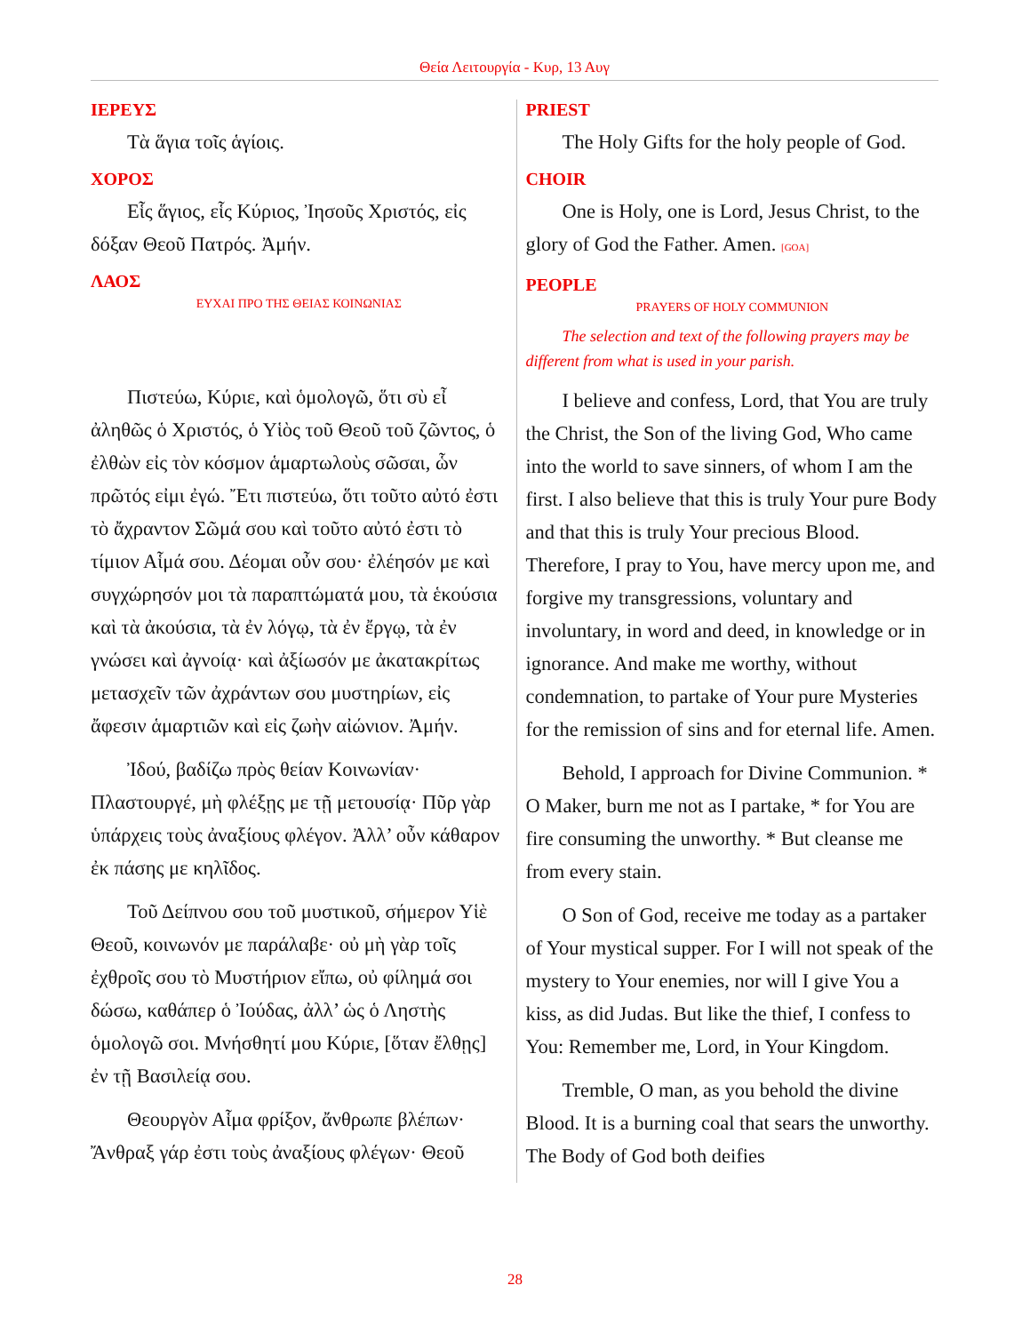Θεία Λειτουργία - Κυρ, 13 Αυγ
ΙΕΡΕΥΣ
Τὰ ἅγια τοῖς ἁγίοις.
ΧΟΡΟΣ
Εἷς ἅγιος, εἷς Κύριος, Ἰησοῦς Χριστός, εἰς δόξαν Θεοῦ Πατρός. Ἀμήν.
ΛΑΟΣ
ΕΥΧΑΙ ΠΡΟ ΤΗΣ ΘΕΙΑΣ ΚΟΙΝΩΝΙΑΣ
Πιστεύω, Κύριε, καὶ ὁμολογῶ, ὅτι σὺ εἶ ἀληθῶς ὁ Χριστός, ὁ Υἱὸς τοῦ Θεοῦ τοῦ ζῶντος, ὁ ἐλθὼν εἰς τὸν κόσμον ἁμαρτωλοὺς σῶσαι, ὧν πρῶτός εἰμι ἐγώ. Ἔτι πιστεύω, ὅτι τοῦτο αὐτό ἐστι τὸ ἄχραντον Σῶμά σου καὶ τοῦτο αὐτό ἐστι τὸ τίμιον Αἷμά σου. Δέομαι οὖν σου· ἐλέησόν με καὶ συγχώρησόν μοι τὰ παραπτώματά μου, τὰ ἑκούσια καὶ τὰ ἀκούσια, τὰ ἐν λόγῳ, τὰ ἐν ἔργῳ, τὰ ἐν γνώσει καὶ ἀγνοίᾳ· καὶ ἀξίωσόν με ἀκατακρίτως μετασχεῖν τῶν ἀχράντων σου μυστηρίων, εἰς ἄφεσιν ἁμαρτιῶν καὶ εἰς ζωὴν αἰώνιον. Ἀμήν.
Ἰδού, βαδίζω πρὸς θείαν Κοινωνίαν· Πλαστουργέ, μὴ φλέξῃς με τῇ μετουσίᾳ· Πῦρ γὰρ ὑπάρχεις τοὺς ἀναξίους φλέγον. Ἀλλ’ οὖν κάθαρον ἐκ πάσης με κηλῖδος.
Τοῦ Δείπνου σου τοῦ μυστικοῦ, σήμερον Υἱὲ Θεοῦ, κοινωνόν με παράλαβε· οὐ μὴ γὰρ τοῖς ἐχθροῖς σου τὸ Μυστήριον εἴπω, οὐ φίλημά σοι δώσω, καθάπερ ὁ Ἰούδας, ἀλλ’ ὡς ὁ Ληστὴς ὁμολογῶ σοι. Μνήσθητί μου Κύριε, [ὅταν ἔλθῃς] ἐν τῇ Βασιλείᾳ σου.
Θεουργὸν Αἷμα φρίξον, ἄνθρωπε βλέπων· Ἄνθραξ γάρ ἐστι τοὺς ἀναξίους φλέγων· Θεοῦ
PRIEST
The Holy Gifts for the holy people of God.
CHOIR
One is Holy, one is Lord, Jesus Christ, to the glory of God the Father. Amen. [GOA]
PEOPLE
PRAYERS OF HOLY COMMUNION
The selection and text of the following prayers may be different from what is used in your parish.
I believe and confess, Lord, that You are truly the Christ, the Son of the living God, Who came into the world to save sinners, of whom I am the first. I also believe that this is truly Your pure Body and that this is truly Your precious Blood. Therefore, I pray to You, have mercy upon me, and forgive my transgressions, voluntary and involuntary, in word and deed, in knowledge or in ignorance. And make me worthy, without condemnation, to partake of Your pure Mysteries for the remission of sins and for eternal life. Amen.
Behold, I approach for Divine Communion. * O Maker, burn me not as I partake, * for You are fire consuming the unworthy. * But cleanse me from every stain.
O Son of God, receive me today as a partaker of Your mystical supper. For I will not speak of the mystery to Your enemies, nor will I give You a kiss, as did Judas. But like the thief, I confess to You: Remember me, Lord, in Your Kingdom.
Tremble, O man, as you behold the divine Blood. It is a burning coal that sears the unworthy. The Body of God both deifies
28